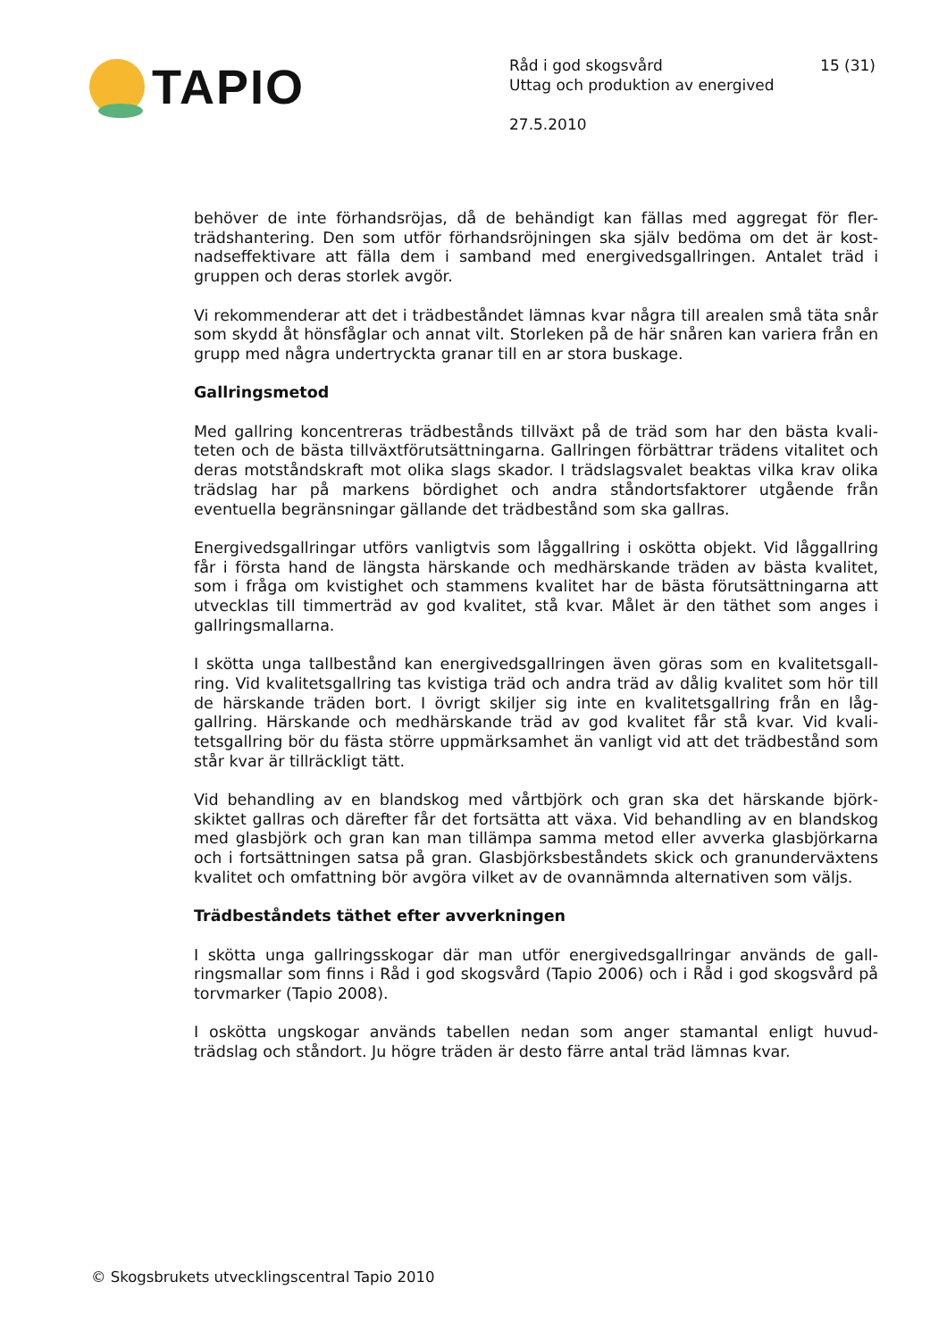TAPIO
Råd i god skogsvård 15 (31)
Uttag och produktion av energived
27.5.2010
behöver de inte förhandsröjas, då de behändigt kan fällas med aggregat för fler-trädshantering. Den som utför förhandsröjningen ska själv bedöma om det är kost-nadseffektivare att fälla dem i samband med energivedsgallringen. Antalet träd i gruppen och deras storlek avgör.
Vi rekommenderar att det i trädbeståndet lämnas kvar några till arealen små täta snår som skydd åt hönsfåglar och annat vilt. Storleken på de här snåren kan variera från en grupp med några undertryckta granar till en ar stora buskage.
Gallringsmetod
Med gallring koncentreras trädbestånds tillväxt på de träd som har den bästa kvali-teten och de bästa tillväxtförutsättningarna. Gallringen förbättrar trädens vitalitet och deras motståndskraft mot olika slags skador. I trädslagsvalet beaktas vilka krav olika trädslag har på markens bördighet och andra ståndortsfaktorer utgående från eventuella begränsningar gällande det trädbestånd som ska gallras.
Energivedsgallringar utförs vanligtvis som låggallring i oskötta objekt. Vid låggallring får i första hand de längsta härskande och medhärskande träden av bästa kvalitet, som i fråga om kvistighet och stammens kvalitet har de bästa förutsättningarna att utvecklas till timmerträd av god kvalitet, stå kvar. Målet är den täthet som anges i gallringsmallarna.
I skötta unga tallbestånd kan energivedsgallringen även göras som en kvalitetsgall-ring. Vid kvalitetsgallring tas kvistiga träd och andra träd av dålig kvalitet som hör till de härskande träden bort. I övrigt skiljer sig inte en kvalitetsgallring från en låg-gallring. Härskande och medhärskande träd av god kvalitet får stå kvar. Vid kvali-tetsgallring bör du fästa större uppmärksamhet än vanligt vid att det trädbestånd som står kvar är tillräckligt tätt.
Vid behandling av en blandskog med vårtbjörk och gran ska det härskande björk-skiktet gallras och därefter får det fortsätta att växa. Vid behandling av en blandskog med glasbjörk och gran kan man tillämpa samma metod eller avverka glasbjörkarna och i fortsättningen satsa på gran. Glasbjörksbeståndets skick och granunderväxtens kvalitet och omfattning bör avgöra vilket av de ovannämnda alternativen som väljs.
Trädbeståndets täthet efter avverkningen
I skötta unga gallringsskogar där man utför energivedsgallringar används de gall-ringsmallar som finns i Råd i god skogsvård (Tapio 2006) och i Råd i god skogsvård på torvmarker (Tapio 2008).
I oskötta ungskogar används tabellen nedan som anger stamantal enligt huvud-trädslag och ståndort. Ju högre träden är desto färre antal träd lämnas kvar.
© Skogsbrukets utvecklingscentral Tapio 2010